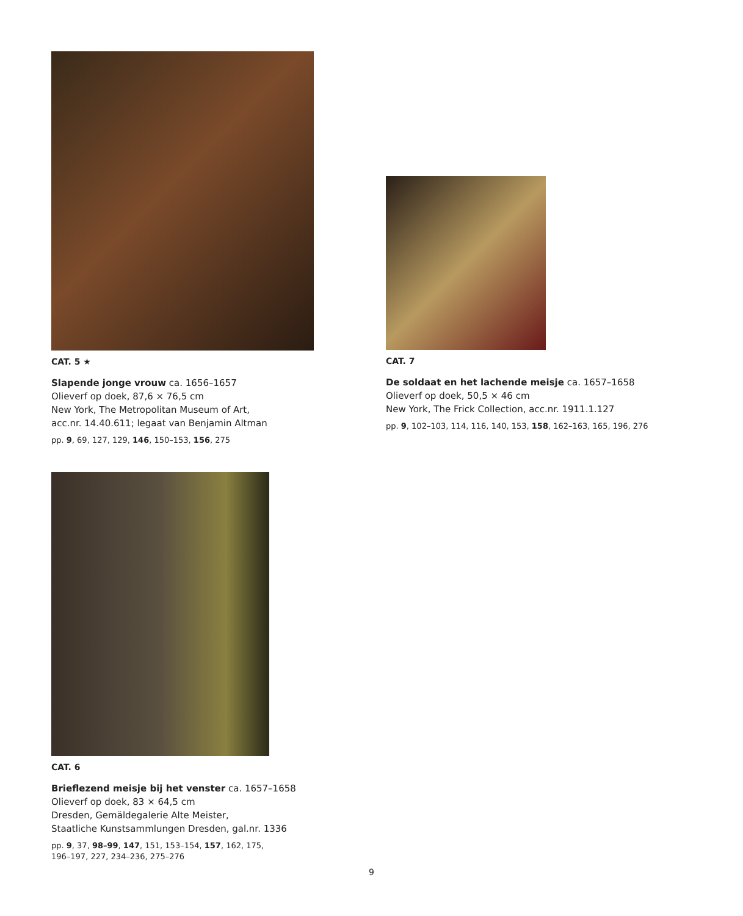CAT. 5 ★
Slapende jonge vrouw ca. 1656–1657
Olieverf op doek, 87,6 × 76,5 cm
New York, The Metropolitan Museum of Art,
acc.nr. 14.40.611; legaat van Benjamin Altman
pp. 9, 69, 127, 129, 146, 150–153, 156, 275
CAT. 7
De soldaat en het lachende meisje ca. 1657–1658
Olieverf op doek, 50,5 × 46 cm
New York, The Frick Collection, acc.nr. 1911.1.127
pp. 9, 102–103, 114, 116, 140, 153, 158, 162–163, 165, 196, 276
CAT. 6
Brieflezend meisje bij het venster ca. 1657–1658
Olieverf op doek, 83 × 64,5 cm
Dresden, Gemäldegalerie Alte Meister,
Staatliche Kunstsammlungen Dresden, gal.nr. 1336
pp. 9, 37, 98–99, 147, 151, 153–154, 157, 162, 175,
196–197, 227, 234–236, 275–276
9